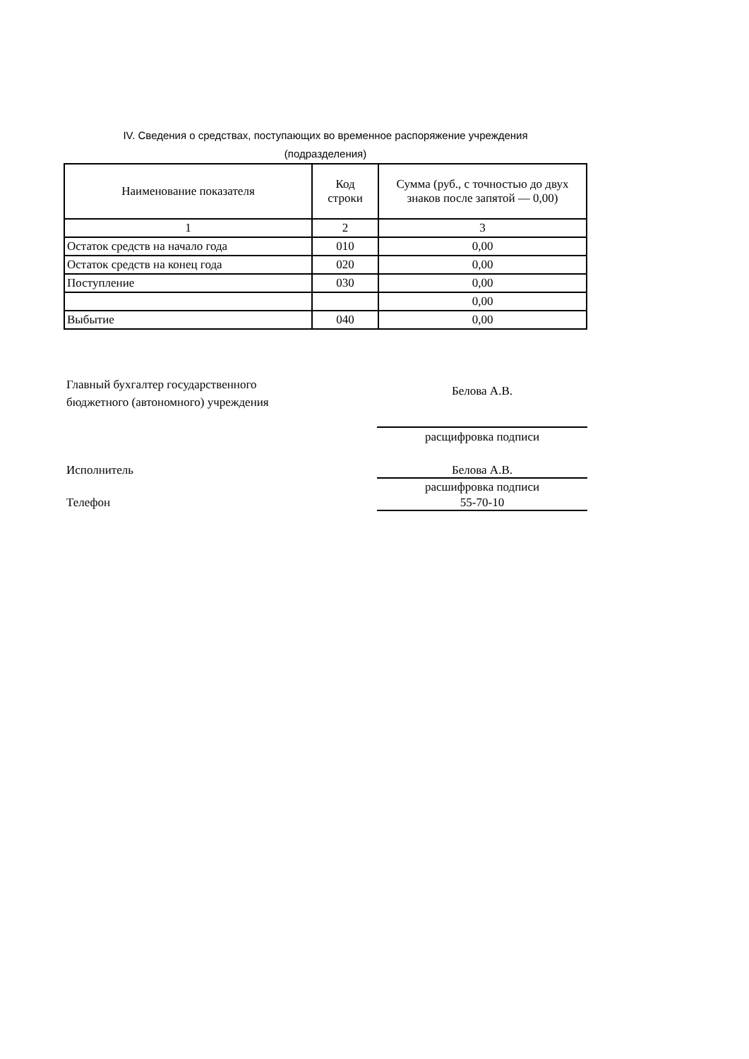IV. Сведения о средствах, поступающих во временное распоряжение учреждения
(подразделения)
| Наименование показателя | Код строки | Сумма (руб., с точностью до двух знаков после запятой — 0,00) |
| --- | --- | --- |
| 1 | 2 | 3 |
| Остаток средств на начало года | 010 | 0,00 |
| Остаток средств на конец года | 020 | 0,00 |
| Поступление | 030 | 0,00 |
| | | 0,00 |
| Выбытие | 040 | 0,00 |
Главный бухгалтер государственного
бюджетного (автономного) учреждения
Белова А.В.
расщифровка подписи
Исполнитель Белова А.В.
расшифровка подписи
Телефон 55-70-10